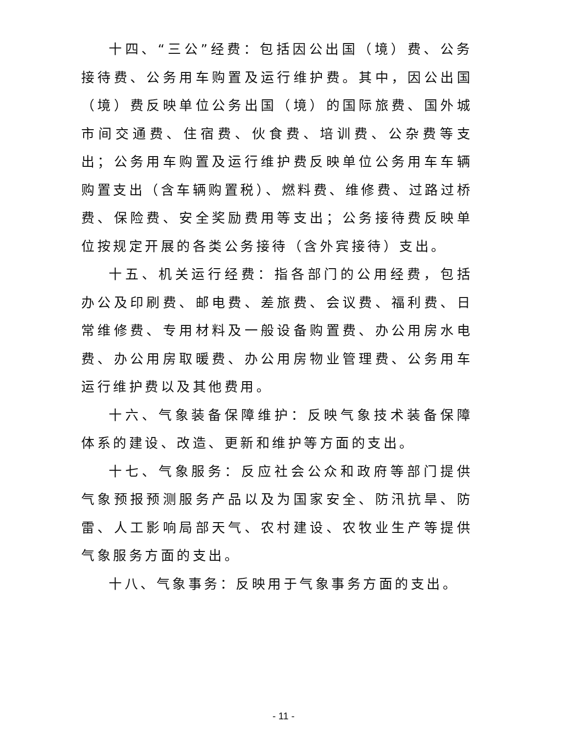十四、“三公”经费：包括因公出国（境）费、公务接待费、公务用车购置及运行维护费。其中，因公出国（境）费反映单位公务出国（境）的国际旅费、国外城市间交通费、住宿费、伙食费、培训费、公杂费等支出；公务用车购置及运行维护费反映单位公务用车车辆购置支出（含车辆购置税）、燃料费、维修费、过路过桥费、保险费、安全奖励费用等支出；公务接待费反映单位按规定开展的各类公务接待（含外宾接待）支出。
十五、机关运行经费：指各部门的公用经费，包括办公及印刷费、邮电费、差旅费、会议费、福利费、日常维修费、专用材料及一般设备购置费、办公用房水电费、办公用房取暖费、办公用房物业管理费、公务用车运行维护费以及其他费用。
十六、气象装备保障维护：反映气象技术装备保障体系的建设、改造、更新和维护等方面的支出。
十七、气象服务：反应社会公众和政府等部门提供气象预报预测服务产品以及为国家安全、防汛抗旱、防雷、人工影响局部天气、农村建设、农牧业生产等提供气象服务方面的支出。
十八、气象事务：反映用于气象事务方面的支出。
- 11 -